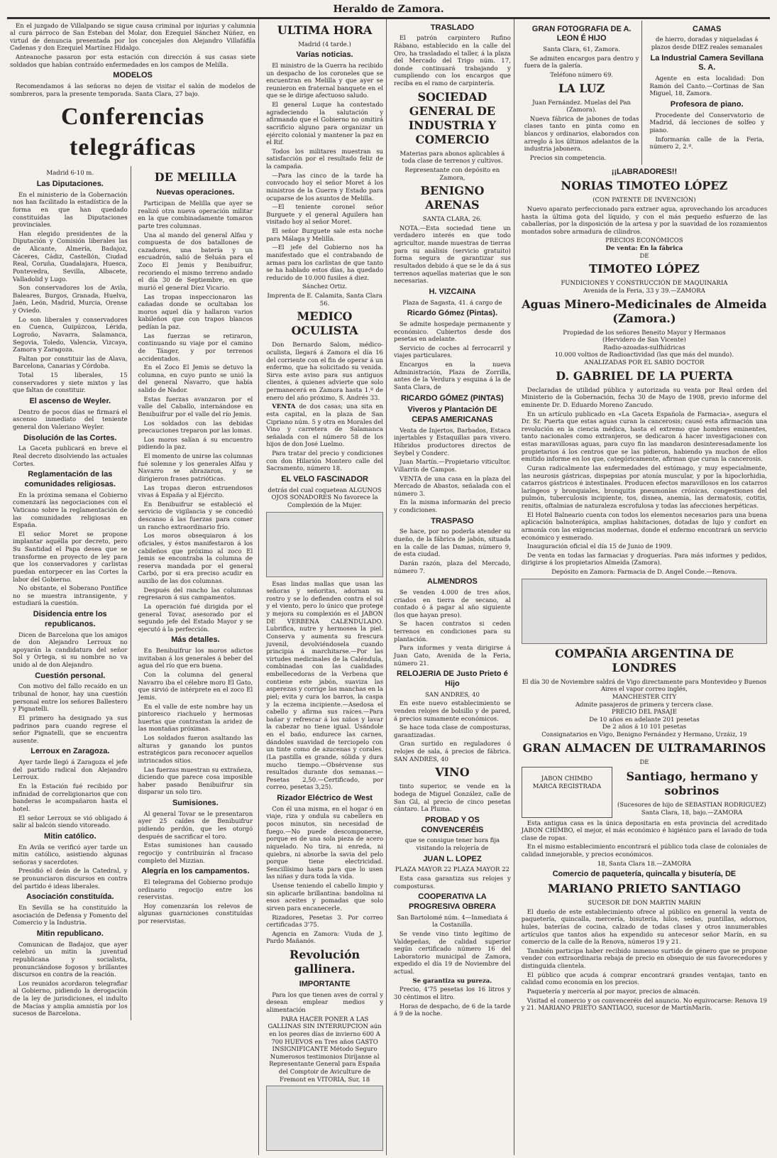Heraldo de Zamora.
En el juzgado de Villalpando se sigue causa criminal por injurias y calumnia al cura párroco de San Esteban del Molar, don Ezequiel Sánchez Núñez, en virtud de denuncia presentada por los concejales don Alejandro Villafáfila Cadenas y don Ezequiel Martínez Hidalgo.
Anteanoche pasaron por esta estación con dirección á sus casas siete soldados que habían contraído enfermedades en los campos de Melilla.
MODELOS
Recomendamos á las señoras no dejen de visitar el salón de modelos de sombreros, para la presente temporada. Santa Clara, 27 bajo.
Conferencias telegráficas
Madrid 6-10 m.
Las Diputaciones.
En el ministerio de la Gobernación nos han facilitado la estadística de la forma en que han quedado constituídas las Diputaciones provinciales.
Han elegido presidentes de la Diputación y Comisión liberales las de Alicante, Almería, Badajoz, Cáceres, Cádiz, Castellón, Ciudad Real, Coruña, Guadalajara, Huesca, Pontevedra, Sevilla, Albacete, Valladolid y Lugo.
Son conservadores los de Avila, Baleares, Burgos, Granada, Huelva, Jaén, León, Madrid, Murcia, Orense y Oviedo.
Lo son liberales y conservadores en Cuenca, Guipúzcoa, Lérida, Logroño, Navarra, Salamanca, Segovia, Toledo, Valencia, Vizcaya, Zamora y Zaragoza.
Faltan por constituir las de Alava, Barcelona, Canarias y Córdoba.
Total 15 liberales, 15 conservadores y siete mixtos y las que faltan de constituir.
El ascenso de Weyler.
Dentro de pocos días se firmará el ascenso inmediato del teniente general don Valeriano Weyler.
Disolución de las Cortes.
La Gaceta publicará en breve el Real decreto disolviendo las actuales Cortes.
Reglamentación de las comunidades religiosas.
En la próxima semana el Gobierno comenzará las negociaciones con el Vaticano sobre la reglamentación de las comunidades religiosas en España.
El señor Moret se propone implantar aquélla por decreto, pero Su Santidad el Papa desea que se transforme en proyecto de ley para que los conservadores y carlistas puedan entorpecer en las Cortes la labor del Gobierno.
No obstante, el Soberano Pontífice no se muestra intransigente, y estudiará la cuestión.
Disidencia entre los republicanos.
Dicen de Barcelona que los amigos de don Alejandro Lerroux no apoyarán la candidatura del señor Sol y Ortega, si su nombre no va unido al de don Alejandro.
Cuestión personal.
Con motivo del fallo recaído en un tribunal de honor, hay una cuestión personal entre los señores Ballestero y Pignatelli.
El primero ha designado ya sus padrinos para cuando regrese el señor Pignatelli, que se encuentra ausente.
Lerroux en Zaragoza.
Ayer tarde llegó á Zaragoza el jefe del partido radical don Alejandro Lerroux.
En la Estación fué recibido por infinidad de correligionarios que con banderas le acompañaron hasta el hotel.
El señor Lerroux se vió obligado á salir al balcón siendo vitoreado.
Mitin católico.
En Avila se verificó ayer tarde un mitin católico, asistiendo algunas señoras y sacerdotes.
Presidió el deán de la Catedral, y se pronunciaron discursos en contra del partido é ideas liberales.
Asociación constituída.
En Sevilla se ha constituído la asociación de Defensa y Fomento del Comercio y la Industria.
Mitin republicano.
Comunican de Badajoz, que ayer celebró un mitin la juventud republicana y socialista, pronunciándose fogosos y brillantes discursos en contra de la reación.
Los reunidos acordaron telegrafiar al Gobierno, pidiendo la derogación de la ley de jurisdiciones, el indulto de Macías y amplia amnistía por los sucesos de Barcelona.
DE MELILLA
Nuevas operaciones.
Participan de Melilla que ayer se realizó otra nueva operación militar en la que combinadamente tomaron parte tres columnas.
Una al mando del general Alfau y compuesta de dos batallones de cazadores, una batería y un escuadrón, salió de Seluán para el Zoco El Jemis y Benibuifrur, recoriendo el mismo terreno andado el día 30 de Septiembre, en que murió el general Díez Vicario.
Las tropas inspeccionaron las cañadas donde se ocultaban los moros aquel día y hallaron varios kabileños que con trapos blancos pedían la paz.
Las fuerzas se retiraron, continuando su viaje por el camino de Tánger, y por terrenos accidentados.
En el Zoco El Jemis se detuvo la columna, en cuyo punto se unió la del general Navarro, que había salido de Nador.
Estas fuerzas avanzaron por el valle del Caballo, internándose en Benibuifrur por el valle del río Jemis.
Los soldados con las debidas precauciones treparon por las lomas.
Los moros salían á su encuentro pidiendo la paz.
El momento de unirse las columnas fué solemne y los generales Alfau y Navarro se abrazaron, y se dirigieron frases patrióticas.
Las tropas dieron estruendosos vivas á España y al Ejército.
En Benibuifrur se estableció el servicio de vigilancia y se concedió descanso á las fuerzas para comer un rancho extraordinario frío.
Los moros obsequiaron á los oficiales, y éstos manifestaron á los cabileños que próximo al zoco El Jemis se encontraba la columna de reserva mandada por el general Carbó, por si era preciso acudir en auxilio de las dos columnas.
Después del rancho las columnas regresaron á sus campamentos.
La operación fué dirigida por el general Tovar, asesorado por el segundo jefe del Estado Mayor y se ejecutó á la perfección.
Más detalles.
En Benibuifrur los moros adictos invitaban á los generales á beber del agua del río que era buena.
Con la columna del general Navarro iba el célebre moro El Gato, que sirvió de intérprete en el zoco El Jemis.
En el valle de este nombre hay un pintoresco riachuelo y hermosas huertas que contrastan la aridez de las montañas próximas.
Los soldados fueron asaltando las alturas y ganando los puntos estratégicos para reconocer aquellos intrincados sitios.
Las fuerzas muestran su extrañeza, diciendo que parece cosa imposible haber pasado Benibuifrur sin disparar un solo tiro.
Sumisiones.
Al general Tovar se le presentaron ayer 25 caídes de Benibuifrur pidiendo perdón, que les otorgó después de sacrificar el toro.
Estas sumisiones han causado regocijo y contribuirán al fracaso completo del Mizzian.
Alegría en los campamentos.
El telegrama del Gobierno produjo ordinario regocijo entre los reservistas.
Hoy comenzarán los relevos de algunas guarniciones constituídas por reservistas.
ULTIMA HORA
Madrid (4 tarde.)
Varias noticias.
El ministro de la Guerra ha recibido un despacho de los coroneles que se encuentran en Melilla y que ayer se reunieron en fraternal banquete en el que se le dirige afectuoso saludo.
El general Luque ha contestado agradeciendo la salutación y afirmando que el Gobierno no omitirá sacrificio alguno para organizar un ejército colonial y mantener la paz en el Rif.
Todos los militares muestran su satisfacción por el resultado feliz de la campaña.
—Para las cinco de la tarde ha convocado hoy el señor Moret á los ministros de la Guerra y Estado para ocuparse de los asuntos de Melilla.
—El teniente coronel señor Burguete y el general Aguilera han visitado hoy al señor Moret.
El señor Burguete sale esta noche para Málaga y Melilla.
—El jefe del Gobierno nos ha manifestado que el contrabando de armas para los carlistas de que tanto se ha hablado estos días, ha quedado reducido de 10.000 fusiles á diez.
Sánchez Ortiz.
Imprenta de E. Calamita, Santa Clara 56.
MEDICO OCULISTA
Don Bernardo Salom, médico-oculista, llegará á Zamora el día 16 del corriente con el fin de operar á un enfermo, que ha solicitado su venida. Sirva este aviso para sus antiguos clientes, á quienes advierte que solo permanecerá en Zamora hasta 1.º de enero del año próximo, S. Andrés 33.
VENTA de dos casas; una sita en esta capital, en la plaza de San Cipriano núm. 5 y otra en Morales del Vino y carretera de Salamanca señalada con el número 58 de los hijos de don José Luelmo.
Para tratar del precio y condiciones con don Hilarión Montero calle del Sacramento, número 18.
EL VELO FASCINADOR
detrás del cual coquetean ALGUNOS OJOS SONADORES No favorece la Complexión de la Mujer.
Esas lindas mallas que usan las señoras y señoritas, adornan su rostro y se lo defienden contra el sol y el viento, pero lo único que protege y mejora su complexión es el JABON DE VERBENA CALENDULADO. Lubrifica, nutre y hermosea la piel. Conserva y aumenta su frescura juvenil, devolviéndosela cuando principia á marchitarse.—Por las virtudes medicinales de la Caléndula, combinadas con las cualidades embellecedoras de la Verbena que contiene este jabón, suaviza las asperezas y corrige las manchas en la piel; evita y cura los barros, la caspa y la eczema incipiente.—Asedosa el cabello y afirma sus raíces.—Para bañar y refrescar á los niños y lavar la cabezar no tiene igual. Usándole en el baño, endurece las carnes, dándoles suavidad de terciopelo con un tinte como de azucenas y corales. (La pastilla es grande, sólida y dura mucho tiempo.—Obsérvense sus resultados durante dos semanas.—Pesetas 2,50.—Certificado, por correo, pesetas 3,25).
Rizador Eléctrico de West
Con él una misma, en el hogar ó en viaje, riza y ondula su cabellera en pocos minutos, sin necesidad de fuego.—No puede descomponerse, porque es de una sola pieza de acero niquelado. No tira, ni enreda, ni quiebra, ni absorbe la savia del pelo porque tiene electricidad. Sencillísimo hasta para que lo usen las niñas y dura toda la vida.
Usense teniendo el cabello limpio y sin aplicarle brillantina: bandolina ni esos aceites y pomadas que solo sirven para encanecerle.
Rizadores, Pesetas 3. Por correo certificadas 3'75.
Agencia en Zamora: Viuda de J. Pardo Mañanós.
Revolución gallinera.
IMPORTANTE
Para los que tienen aves de corral y desean emplear medios y alimentación
PARA HACER PONER A LAS GALLINAS SIN INTERRUPCION aún en los peores días de invierno 600 A 700 HUEVOS en Tres años GASTO INSIGNIFICANTE Método Seguro Numerosos testimonios Diríjanse al Representante General para España del Comptoir de Aviculture de Fremont en VITORIA, Sur, 18
TRASLADO
El patrón carpintero Rufino Rábano, establecido en la calle del Oro, ha trasladado el taller, á la plaza del Mercado del Trigo núm. 17, donde continuará trabajando y cumpliendo con los encargos que reciba en el ramo de carpintería.
SOCIEDAD GENERAL DE INDUSTRIA Y COMERCIO
Materias para abonos aplicables á toda clase de terrenos y cultivos.
Representante con depósito en Zamora,
BENIGNO ARENAS
SANTA CLARA, 26.
NOTA.—Esta sociedad tiene un verdadero interés en que todo agricultor, mande muestras de tierras para su análisis (servicio gratuito) forma segura de garantizar sus resultados debido á que se le da á sus terrenos aquellas materias que le son necesarias.
H. VIZCAINA
Plaza de Sagasta, 41. á cargo de
Ricardo Gómez (Pintas).
Se admite hospedaje permanente y económico. Cubiertos desde dos pesetas en adelante.
Servicio de coches al ferrocarril y viajes particulares.
Encargos en la nueva Administración, Plaza de Zorrilla, antes de la Verdura y esquina á la de Santa Clara, de
RICARDO GÓMEZ (PINTAS)
Viveros y Plantación DE CEPAS AMERICANAS
Venta de Injertos, Barbados, Estaca injertables y Estaquillas para vivero. Híbridos productores directos de Seybel y Conderc.
Juan Martín.—Propietario viticultor. Villarrín de Campos.
VENTA de una casa en la plaza del Mercado de Abastos, señalada con el número 3.
En la misma informarán del precio y condiciones.
TRASPASO
Se hace, por no poderla atender su dueño, de la fábrica de jabón, situada en la calle de las Damas, número 9, de esta ciudad.
Darán razón, plaza del Mercado, número 7.
ALMENDROS
Se venden 4.000 de tres años, criados en tierra de secano, al contado ó á pagar al año siguiente (los que hayan preso).
Se hacen contratos si ceden terrenos en condiciones para su plantación.
Para informes y venta dirigirse á Juan Gato, Avenida de la Feria, número 21.
RELOJERIA DE Justo Prieto é Hijo
SAN ANDRES, 40
En este nuevo establecimiento se venden relojes de bolsillo y de pared, á precios sumamente económicos.
Se hace toda clase de composturas, garantizadas.
Gran surtido en reguladores ó relojes de sala, á precios de fábrica. SAN ANDRES, 40
VINO
tinto superior, se vende en la bodega de Miguel González, calle de San Gil, al precio de cinco pesetas cántaro. La Pluma.
PROBAD Y OS CONVENCERÉIS
que se consigue tener hora fija visitando la relojería de
JUAN L. LOPEZ
PLAZA MAYOR 22 PLAZA MAYOR 22
Esta casa garantiza sus relojes y composturas.
COOPERATIVA LA PROGRESIVA OBRERA
San Bartolomé núm. 4—Inmediata á la Costanilla.
Se vende vino tinto legítimo de Valdepeñas, de calidad superior según certificado número 16 del Laboratorio municipal de Zamora, expedido el día 19 de Noviembre del actual.
Se garantiza su pureza.
Precio, 4'75 pesetas los 16 litros y 30 céntimos el litro.
Horas de despacho, de 6 de la tarde á 9 de la noche.
GRAN FOTOGRAFIA DE A. LEON É HIJO
Santa Clara, 61, Zamora.
Se admiten encargos para dentro y fuera de la galería.
Teléfono número 69.
LA LUZ
Juan Fernández. Muelas del Pan (Zamora).
Nueva fábrica de jabones de todas clases tanto en pinta como en blancos y ordinarios, elaborados con arreglo á los últimos adelantos de la industria jabonera.
Precios sin competencia.
CAMAS
de hierro, doradas y niqueladas á plazos desde DIEZ reales semanales
La Industrial Camera Sevillana S. A.
Agente en esta localidad: Don Ramón del Canto.—Cortinas de San Miguel, 18, Zamora.
Profesora de piano.
Procedente del Conservatorio de Madrid, dá lecciones de solfeo y piano.
Informarán calle de la Feria, número 2, 2.º.
¡¡LABRADORES!!
NORIAS TIMOTEO LÓPEZ
(CON PATENTE DE INVENCIÓN)
Nuevo aparato perfeccionado para extraer agua, aprovechando los arcaduces hasta la última gota del líquido, y con el más pequeño esfuerzo de las caballerías, por la disposición de la artesa y por la suavidad de los rozamientos montados sobre armadura de cilindros.
PRECIOS ECONÓMICOS
De venta: En la fábrica
DE
TIMOTEO LÓPEZ
FUNDICIONES Y CONSTRUCCIÓN DE MAQUINARIA
Avenida de la Feria, 33 y 39.—ZAMORA
Aguas Minero-Medicinales de Almeida (Zamora.)
Propiedad de los señores Beneito Mayor y Hermanos
(Hervidero de San Vicente)
Radio-azoadas-sulfhídricas
10.000 voltios de Radioactividad (las que más del mundo).
ANALIZADAS POR EL SABIO DOCTOR
D. GABRIEL DE LA PUERTA
Declaradas de utilidad pública y autorizada su venta por Real orden del Ministerio de la Gobernación, fecha 30 de Mayo de 1908, previo informe del eminente Dr. D. Eduardo Moreno Zancudo.
En un artículo publicado en «La Gaceta Española de Farmacia», asegura el Dr. Sr. Puerta que estas aguas curan la cancerosis; causó esta afirmación una revolución en la ciencia médica, hasta el extremo que hombres eminentes, tanto nacionales como extranjeros, se dedicaron á hacer investigaciones con estas maravillosas aguas, para cuyo fin las mandaron desinteresadamente los propietarios á los centros que se las pidieron, habiendo ya muchos de ellos emitido informe en los que, categóricamente, afirman que curan la cancerosis.
Curan radicalmente las enfermedades del estómago, y muy especialmente, las neurosis gástricas, dispepsias por atonía muscular, y por la hipoclorhidia, catarros gástricos é intestinales. Producen efectos maravillosos en los catarros laríngeos y bronquiales, bronquitis pneumonías crónicas, congestiones del pulmón, tuberculosis incipiente, tos, disnea, anemia, las dermatosis, cotitis, renitis, oftalmias de naturaleza escrofulosa y todas las afecciones herpéticas.
El Hotel Balneario cuenta con todos los elementos necesarios para una buena aplicación balnoterápica, amplias habitaciones, dotadas de lujo y confort en armonía con las exigencias modernas, donde el enfermo encontrará un servicio económico y esmerado.
Inauguración oficial el día 15 de Junio de 1909.
De venta en todas las farmacias y droguerías. Para más informes y pedidos, dirigirse á los propietarios Almeida (Zamora).
Depósito en Zamora: Farmacia de D. Angel Conde.—Renova.
COMPAÑIA ARGENTINA DE LONDRES
El día 30 de Noviembre saldrá de Vigo directamente para Montevideo y Buenos Aires el vapor correo inglés,
MANCHESTER CITY
Admite pasajeros de primera y tercera clase.
PRECIO DEL PASAJE
De 10 años en adelante 201 pesetas
De 2 años á 10 101 pesetas
Consignatarios en Vigo, Benigno Fernández y Hermano, Urzáiz, 19
GRAN ALMACEN DE ULTRAMARINOS
DE
JABON CHIMBO
MARCA REGISTRADA
Santiago, hermano y sobrinos
(Sucesores de hijo de SEBASTIAN RODRIGUEZ)
Santa Clara, 18, bajo.—ZAMORA
Esta antigua casa es la única depositaria en esta provincia del acreditado JABON CHIMBO, el mejor, el más económico é higiénico para el lavado de toda clase de ropas.
En el mismo establecimiento encontrará el público toda clase de coloniales de calidad inmejorable, y precios económicos.
18, Santa Clara 18.—ZAMORA
Comercio de paquetería, quincalla y bisutería, DE
MARIANO PRIETO SANTIAGO
SUCESOR DE DON MARTIN MARIN
El dueño de este establecimiento ofrece al público en general la venta de paquetería, quincalla, mercería, bisutería, hilos, sedas, puntillas, adornos, hules, baterías de cocina, calzado de todas clases y otros innumerables artículos que tantos años ha expendido su antecesor señor Marín, en su comercio de la calle de la Renova, números 19 y 21.
También participa haber recibido inmenso surtido de género que se propone vender con extraordinaria rebaja de precio en obsequio de sus favorecedores y distinguida clientela.
El público que acuda á comprar encontrará grandes ventajas, tanto en calidad como economía en los precios.
Paquetería y mercería al por mayor, precios de almacén.
Visitad el comercio y os convenceréis del anuncio. No equivocarse: Renova 19 y 21. MARIANO PRIETO SANTIAGO, sucesor de MartínMarín.